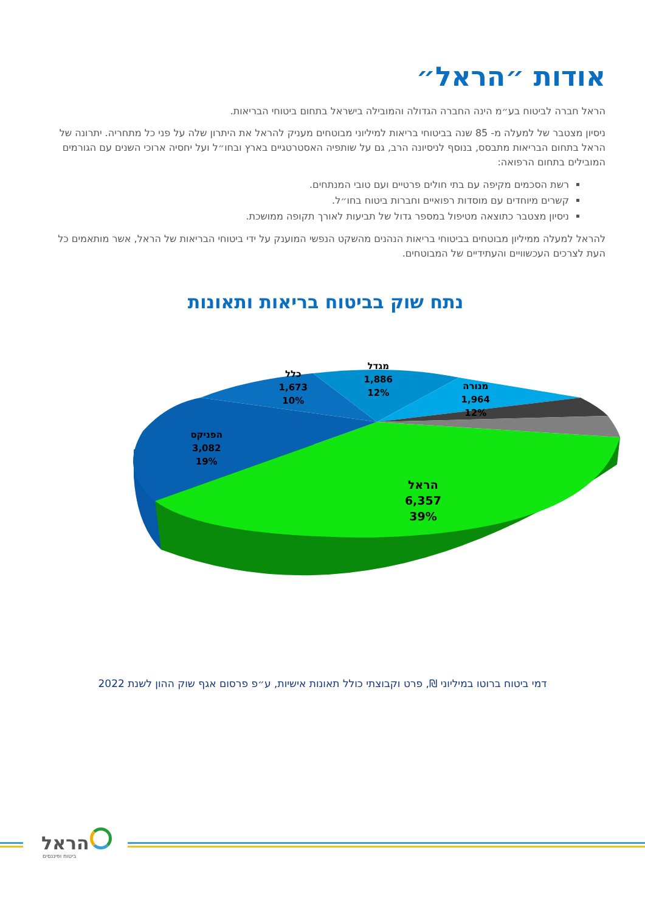אודות ״הראל״
הראל חברה לביטוח בע״מ הינה החברה הגדולה והמובילה בישראל בתחום ביטוחי הבריאות.
ניסיון מצטבר של למעלה מ- 85 שנה בביטוחי בריאות למיליוני מבוטחים מעניק להראל את היתרון שלה על פני כל מתחריה. יתרונה של הראל בתחום הבריאות מתבסס, בנוסף לניסיונה הרב, גם על שותפיה האסטרטגיים בארץ ובחו״ל ועל יחסיה ארוכי השנים עם הגורמים המובילים בתחום הרפואה:
רשת הסכמים מקיפה עם בתי חולים פרטיים ועם טובי המנתחים.
קשרים מיוחדים עם מוסדות רפואיים וחברות ביטוח בחו״ל.
ניסיון מצטבר כתוצאה מטיפול במספר גדול של תביעות לאורך תקופה ממושכת.
להראל למעלה ממיליון מבוטחים בביטוחי בריאות הנהנים מהשקט הנפשי המוענק על ידי ביטוחי הבריאות של הראל, אשר מותאמים כל העת לצרכים העכשוויים והעתידיים של המבוטחים.
נתח שוק בביטוח בריאות ותאונות
הראל
6,357
39%
הפניקס
3,082
19%
כלל
1,673
10%
מגדל
1,886
12%
מנורה
1,964
12%
דמי ביטוח ברוטו במיליוני ₪, פרט וקבוצתי כולל תאונות אישיות, ע״פ פרסום אגף שוק ההון לשנת 2022
הראל
ביטוח ופיננסים